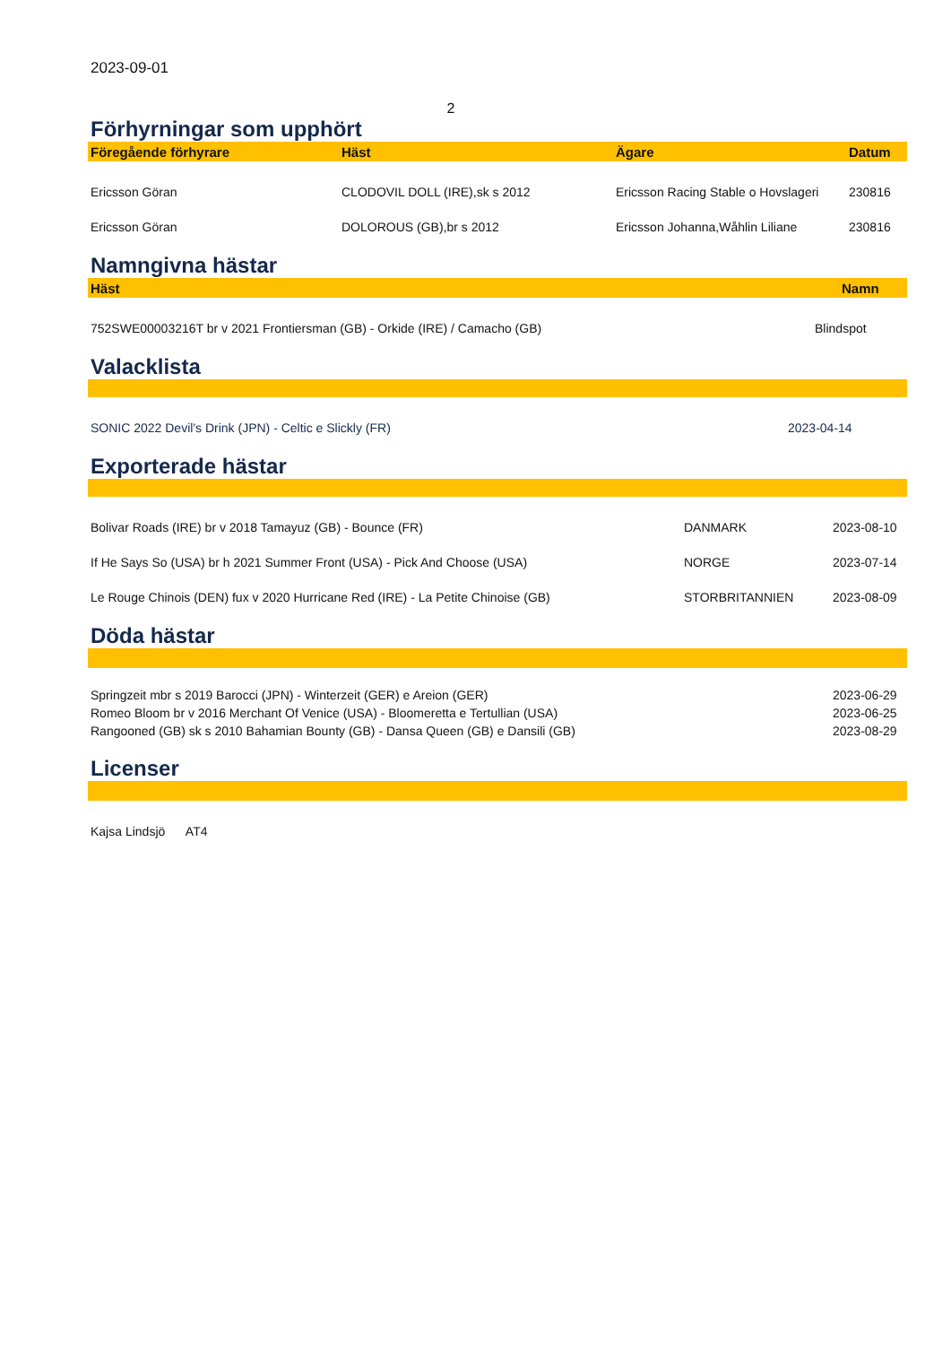2023-09-01
2
Förhyrningar som upphört
| Föregående förhyrare | Häst | Ägare | Datum |
| --- | --- | --- | --- |
| Ericsson Göran | CLODOVIL DOLL (IRE),sk s 2012 | Ericsson Racing Stable o Hovslageri | 230816 |
| Ericsson Göran | DOLOROUS (GB),br s 2012 | Ericsson Johanna,Wåhlin Liliane | 230816 |
Namngivna hästar
| Häst | Namn |
| --- | --- |
| 752SWE00003216T br v 2021 Frontiersman (GB) - Orkide (IRE) / Camacho (GB) | Blindspot |
Valacklista
| SONIC 2022 Devil's Drink (JPN) - Celtic e Slickly (FR) | 2023-04-14 |
Exporterade hästar
| Bolivar Roads (IRE) br v 2018 Tamayuz (GB) - Bounce (FR) | DANMARK | 2023-08-10 |
| If He Says So (USA) br h 2021 Summer Front (USA) - Pick And Choose (USA) | NORGE | 2023-07-14 |
| Le Rouge Chinois (DEN) fux v 2020 Hurricane Red (IRE) - La Petite Chinoise (GB) | STORBRITANNIEN | 2023-08-09 |
Döda hästar
| Springzeit mbr s 2019 Barocci (JPN) - Winterzeit (GER) e Areion (GER) | 2023-06-29 |
| Romeo Bloom br v 2016 Merchant Of Venice (USA) - Bloomeretta e Tertullian (USA) | 2023-06-25 |
| Rangooned (GB) sk s 2010 Bahamian Bounty (GB) - Dansa Queen (GB) e Dansili (GB) | 2023-08-29 |
Licenser
| Kajsa Lindsjö AT4 |